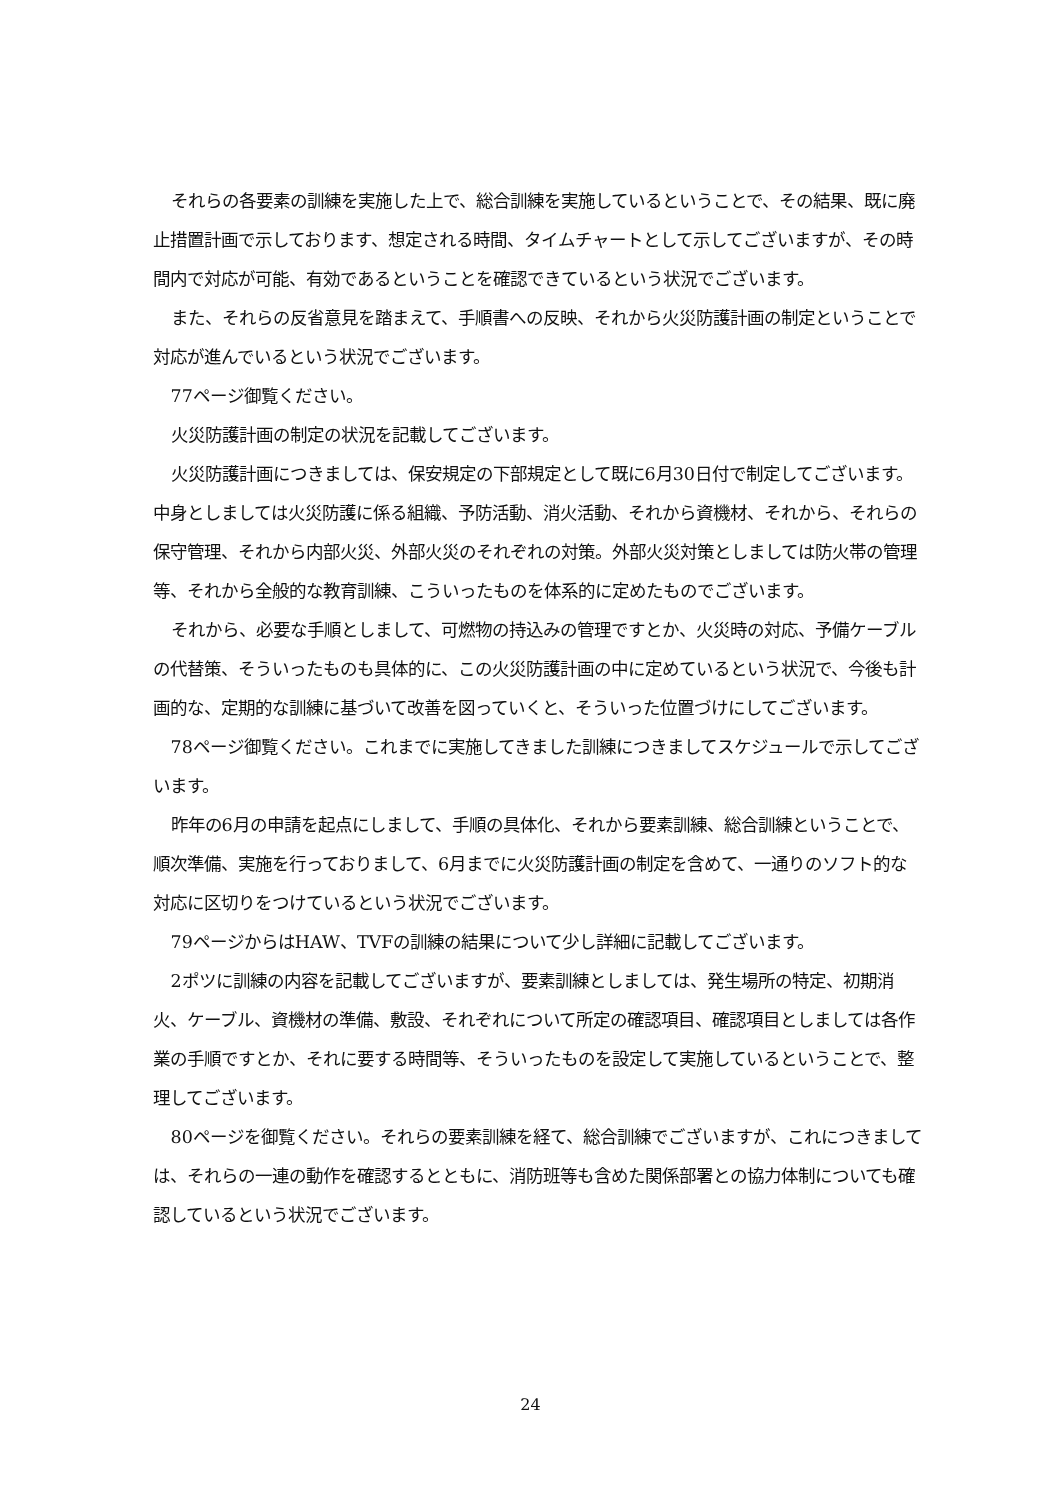それらの各要素の訓練を実施した上で、総合訓練を実施しているということで、その結果、既に廃止措置計画で示しております、想定される時間、タイムチャートとして示してございますが、その時間内で対応が可能、有効であるということを確認できているという状況でございます。
また、それらの反省意見を踏まえて、手順書への反映、それから火災防護計画の制定ということで対応が進んでいるという状況でございます。
77ページ御覧ください。
火災防護計画の制定の状況を記載してございます。
火災防護計画につきましては、保安規定の下部規定として既に6月30日付で制定してございます。中身としましては火災防護に係る組織、予防活動、消火活動、それから資機材、それから、それらの保守管理、それから内部火災、外部火災のそれぞれの対策。外部火災対策としましては防火帯の管理等、それから全般的な教育訓練、こういったものを体系的に定めたものでございます。
それから、必要な手順としまして、可燃物の持込みの管理ですとか、火災時の対応、予備ケーブルの代替策、そういったものも具体的に、この火災防護計画の中に定めているという状況で、今後も計画的な、定期的な訓練に基づいて改善を図っていくと、そういった位置づけにしてございます。
78ページ御覧ください。これまでに実施してきました訓練につきましてスケジュールで示してございます。
昨年の6月の申請を起点にしまして、手順の具体化、それから要素訓練、総合訓練ということで、順次準備、実施を行っておりまして、6月までに火災防護計画の制定を含めて、一通りのソフト的な対応に区切りをつけているという状況でございます。
79ページからはHAW、TVFの訓練の結果について少し詳細に記載してございます。
2ポツに訓練の内容を記載してございますが、要素訓練としましては、発生場所の特定、初期消火、ケーブル、資機材の準備、敷設、それぞれについて所定の確認項目、確認項目としましては各作業の手順ですとか、それに要する時間等、そういったものを設定して実施しているということで、整理してございます。
80ページを御覧ください。それらの要素訓練を経て、総合訓練でございますが、これにつきましては、それらの一連の動作を確認するとともに、消防班等も含めた関係部署との協力体制についても確認しているという状況でございます。
24